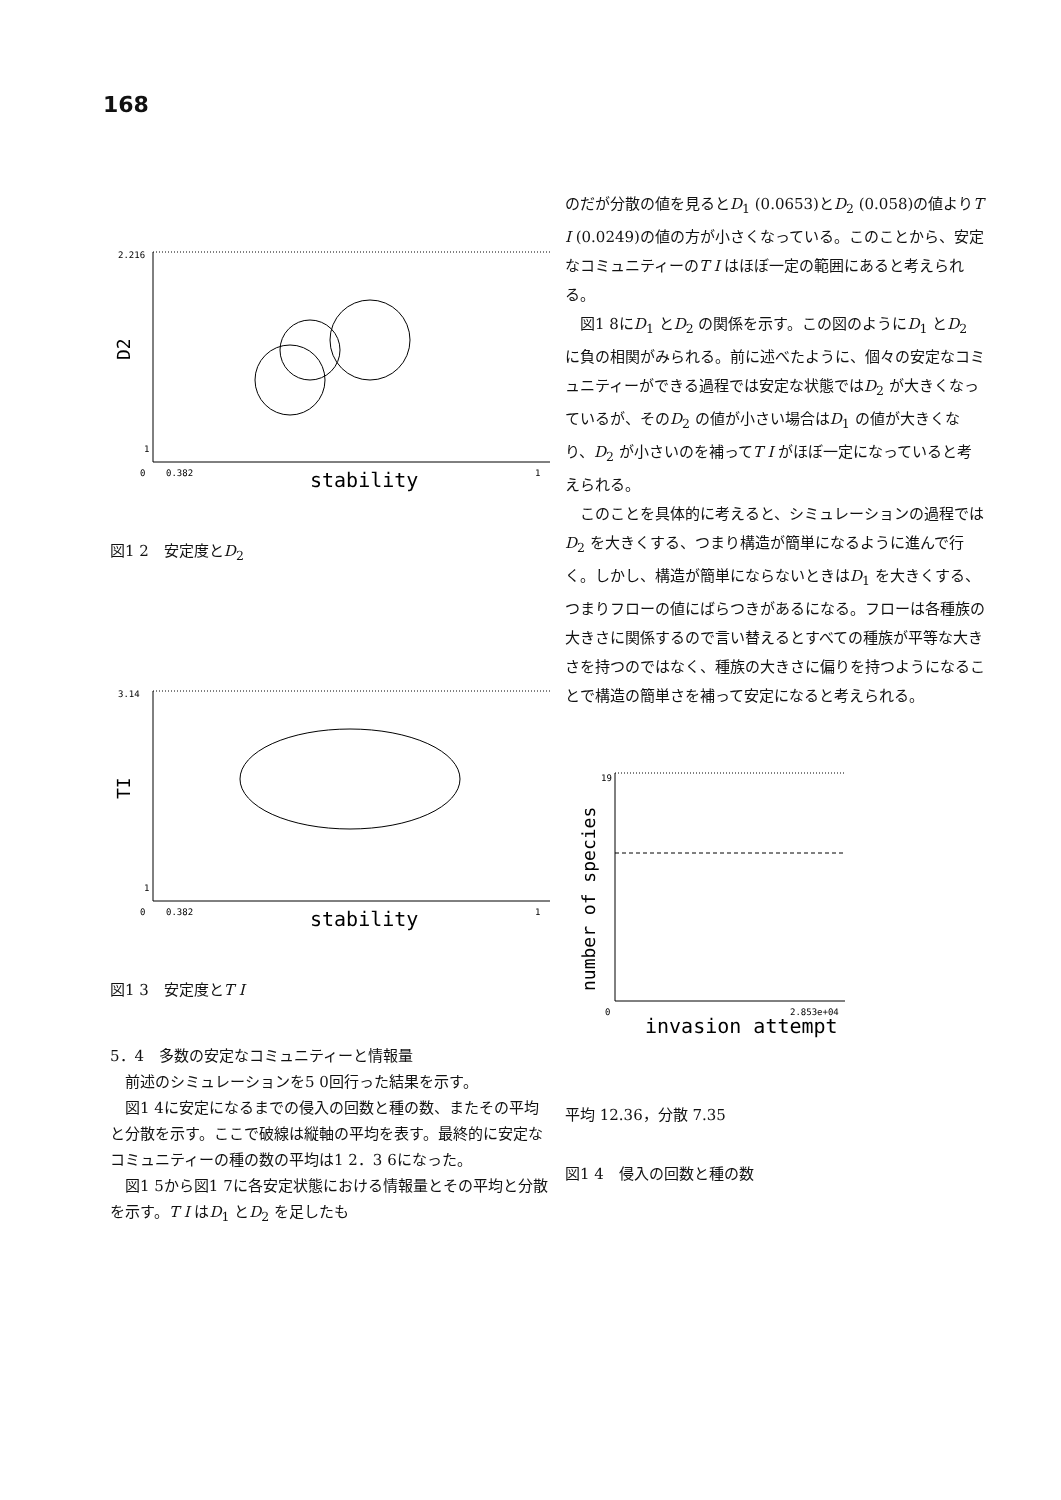168
2.216
1
0
0.382
1
stability
D2
図1 2　安定度とD<sub>2</sub>
3.14
1
0
0.382
1
stability
TI
図1 3　安定度とT I
5．4　多数の安定なコミュニティーと情報量
　前述のシミュレーションを5 0回行った結果を示す。
　図1 4に安定になるまでの侵入の回数と種の数、またその平均と分散を示す。ここで破線は縦軸の平均を表す。最終的に安定なコミュニティーの種の数の平均は1 2．3 6になった。
　図1 5から図1 7に各安定状態における情報量とその平均と分散を示す。T I はD<sub>1</sub> とD<sub>2</sub> を足したも
のだが分散の値を見るとD<sub>1</sub> (0.0653)とD<sub>2</sub> (0.058)の値よりT I (0.0249)の値の方が小さくなっている。このことから、安定なコミュニティーのT I はほぼ一定の範囲にあると考えられる。
　図1 8にD<sub>1</sub> とD<sub>2</sub> の関係を示す。この図のようにD<sub>1</sub> とD<sub>2</sub> に負の相関がみられる。前に述べたように、個々の安定なコミュニティーができる過程では安定な状態ではD<sub>2</sub> が大きくなっているが、そのD<sub>2</sub> の値が小さい場合はD<sub>1</sub> の値が大きくなり、D<sub>2</sub> が小さいのを補ってT I がほぼ一定になっていると考えられる。
　このことを具体的に考えると、シミュレーションの過程ではD<sub>2</sub> を大きくする、つまり構造が簡単になるように進んで行く。しかし、構造が簡単にならないときはD<sub>1</sub> を大きくする、つまりフローの値にばらつきがあるになる。フローは各種族の大きさに関係するので言い替えるとすべての種族が平等な大きさを持つのではなく、種族の大きさに偏りを持つようになることで構造の簡単さを補って安定になると考えられる。
19
0
2.853e+04
invasion attempt
number of species
平均 12.36，分散 7.35
図1 4　侵入の回数と種の数